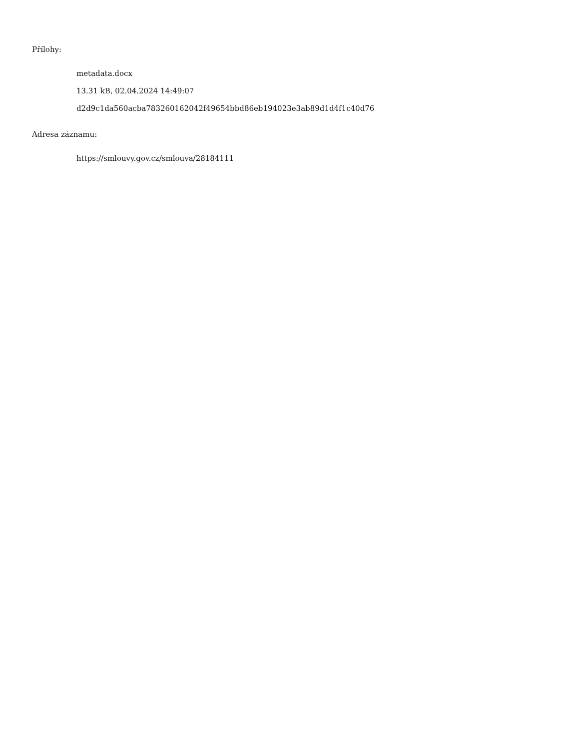Přílohy:
metadata.docx
13.31 kB, 02.04.2024 14:49:07
d2d9c1da560acba783260162042f49654bbd86eb194023e3ab89d1d4f1c40d76
Adresa záznamu:
https://smlouvy.gov.cz/smlouva/28184111